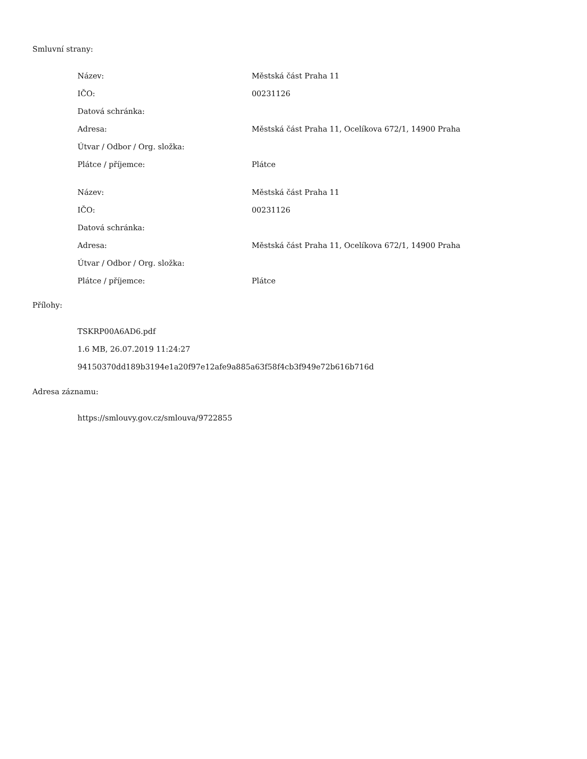Smluvní strany:
| Název: | Městská část Praha 11 |
| IČO: | 00231126 |
| Datová schránka: | |
| Adresa: | Městská část Praha 11, Ocelíkova 672/1, 14900 Praha |
| Útvar / Odbor / Org. složka: | |
| Plátce / příjemce: | Plátce |
| Název: | Městská část Praha 11 |
| IČO: | 00231126 |
| Datová schránka: | |
| Adresa: | Městská část Praha 11, Ocelíkova 672/1, 14900 Praha |
| Útvar / Odbor / Org. složka: | |
| Plátce / příjemce: | Plátce |
Přílohy:
TSKRP00A6AD6.pdf
1.6 MB, 26.07.2019 11:24:27
94150370dd189b3194e1a20f97e12afe9a885a63f58f4cb3f949e72b616b716d
Adresa záznamu:
https://smlouvy.gov.cz/smlouva/9722855